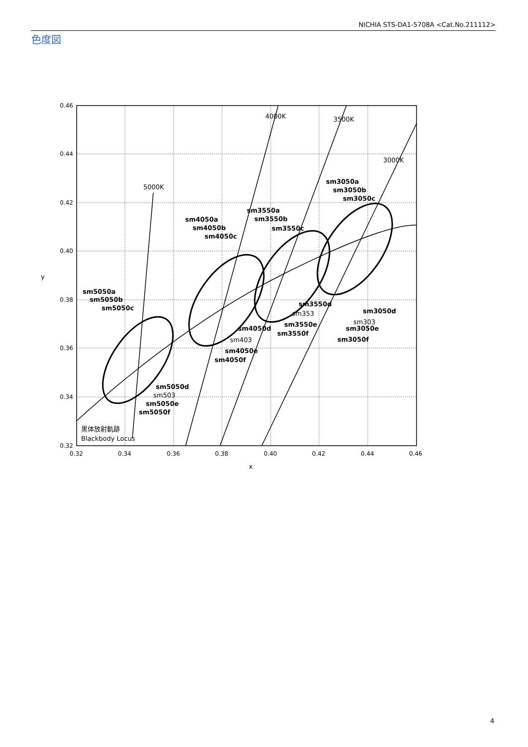NICHIA STS-DA1-5708A <Cat.No.211112>
色度図
0.46
0.44
0.42
0.40
0.38
0.36
0.34
0.32
0.32
0.34
0.36
0.38
0.40
0.42
0.44
0.46
x
y
4000K
3500K
3000K
5000K
sm5050a
sm5050b
sm5050c
sm5050d
sm5050e
sm5050f
sm4050a
sm4050b
sm4050c
sm4050d
sm4050e
sm4050f
sm3550a
sm3550b
sm3550c
sm3550d
sm3550e
sm3550f
sm3050a
sm3050b
sm3050c
sm3050d
sm3050e
sm3050f
sm503
sm403
sm353
sm303
黒体放射軌跡
Blackbody Locus
4